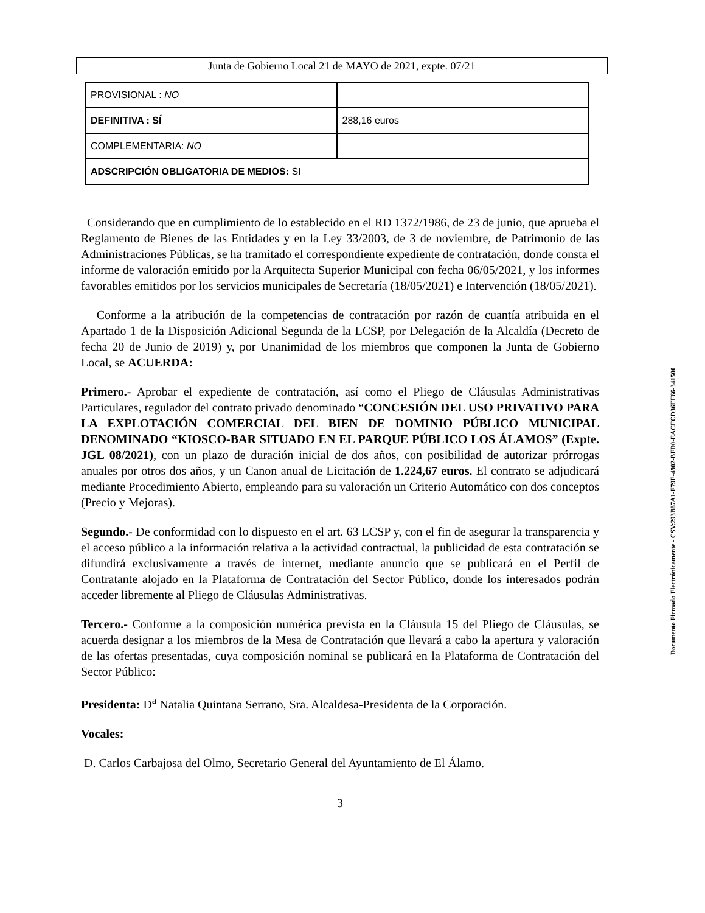Junta de Gobierno Local 21 de MAYO de 2021, expte. 07/21
| PROVISIONAL : NO | |
| DEFINITIVA : SÍ | 288,16 euros |
| COMPLEMENTARIA: NO | |
| ADSCRIPCIÓN OBLIGATORIA DE MEDIOS: SI | |
Considerando que en cumplimiento de lo establecido en el RD 1372/1986, de 23 de junio, que aprueba el Reglamento de Bienes de las Entidades y en la Ley 33/2003, de 3 de noviembre, de Patrimonio de las Administraciones Públicas, se ha tramitado el correspondiente expediente de contratación, donde consta el informe de valoración emitido por la Arquitecta Superior Municipal con fecha 06/05/2021, y los informes favorables emitidos por los servicios municipales de Secretaría (18/05/2021) e Intervención (18/05/2021).
Conforme a la atribución de la competencias de contratación por razón de cuantía atribuida en el Apartado 1 de la Disposición Adicional Segunda de la LCSP, por Delegación de la Alcaldía (Decreto de fecha 20 de Junio de 2019) y, por Unanimidad de los miembros que componen la Junta de Gobierno Local, se ACUERDA:
Primero.- Aprobar el expediente de contratación, así como el Pliego de Cláusulas Administrativas Particulares, regulador del contrato privado denominado “CONCESIÓN DEL USO PRIVATIVO PARA LA EXPLOTACIÓN COMERCIAL DEL BIEN DE DOMINIO PÚBLICO MUNICIPAL DENOMINADO “KIOSCO-BAR SITUADO EN EL PARQUE PÚBLICO LOS ÁLAMOS” (Expte. JGL 08/2021), con un plazo de duración inicial de dos años, con posibilidad de autorizar prórrogas anuales por otros dos años, y un Canon anual de Licitación de 1.224,67 euros. El contrato se adjudicará mediante Procedimiento Abierto, empleando para su valoración un Criterio Automático con dos conceptos (Precio y Mejoras).
Segundo.- De conformidad con lo dispuesto en el art. 63 LCSP y, con el fin de asegurar la transparencia y el acceso público a la información relativa a la actividad contractual, la publicidad de esta contratación se difundirá exclusivamente a través de internet, mediante anuncio que se publicará en el Perfil de Contratante alojado en la Plataforma de Contratación del Sector Público, donde los interesados podrán acceder libremente al Pliego de Cláusulas Administrativas.
Tercero.- Conforme a la composición numérica prevista en la Cláusula 15 del Pliego de Cláusulas, se acuerda designar a los miembros de la Mesa de Contratación que llevará a cabo la apertura y valoración de las ofertas presentadas, cuya composición nominal se publicará en la Plataforma de Contratación del Sector Público:
Presidenta: D<sup>a</sup> Natalia Quintana Serrano, Sra. Alcaldesa-Presidenta de la Corporación.
Vocales:
D. Carlos Carbajosa del Olmo, Secretario General del Ayuntamiento de El Álamo.
3
Documento Firmado Electrónicamente - CSV:293B87A1-F79E-4902-BFD0-EACFCD36EF66-341500